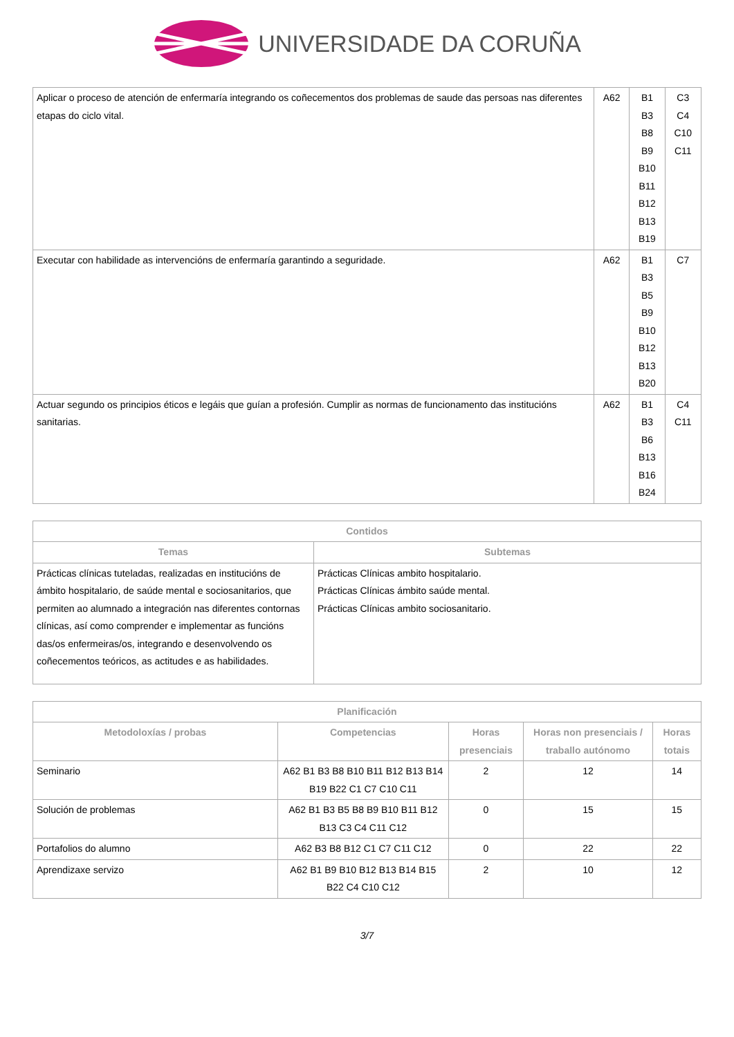UNIVERSIDADE DA CORUÑA
| Aplicar o proceso de atención de enfermaría integrando os coñecementos dos problemas de saude das persoas nas diferentes etapas do ciclo vital. | A62 | B1 B3 B8 B9 B10 B11 B12 B13 B19 | C3 C4 C10 C11 |
| Executar con habilidade as intervencións de enfermaría garantindo a seguridade. | A62 | B1 B3 B5 B9 B10 B12 B13 B20 | C7 |
| Actuar segundo os principios éticos e legáis que guían a profesión. Cumplir as normas de funcionamento das institucións sanitarias. | A62 | B1 B3 B6 B13 B16 B24 | C4 C11 |
| Contidos | |
| --- | --- |
| Temas | Subtemas |
| Prácticas clínicas tuteladas, realizadas en institucións de ámbito hospitalario, de saúde mental e sociosanitarios, que permiten ao alumnado a integración nas diferentes contornas clínicas, así como comprender e implementar as funcións das/os enfermeiras/os, integrando e desenvolvendo os coñecementos teóricos, as actitudes e as habilidades. | Prácticas Clínicas ambito hospitalario. Prácticas Clínicas ámbito saúde mental. Prácticas Clínicas ambito sociosanitario. |
| Planificación | | | | |
| --- | --- | --- | --- | --- |
| Metodoloxías / probas | Competencias | Horas presenciais | Horas non presenciais / traballo autónomo | Horas totais |
| Seminario | A62 B1 B3 B8 B10 B11 B12 B13 B14 B19 B22 C1 C7 C10 C11 | 2 | 12 | 14 |
| Solución de problemas | A62 B1 B3 B5 B8 B9 B10 B11 B12 B13 C3 C4 C11 C12 | 0 | 15 | 15 |
| Portafolios do alumno | A62 B3 B8 B12 C1 C7 C11 C12 | 0 | 22 | 22 |
| Aprendizaxe servizo | A62 B1 B9 B10 B12 B13 B14 B15 B22 C4 C10 C12 | 2 | 10 | 12 |
3/7